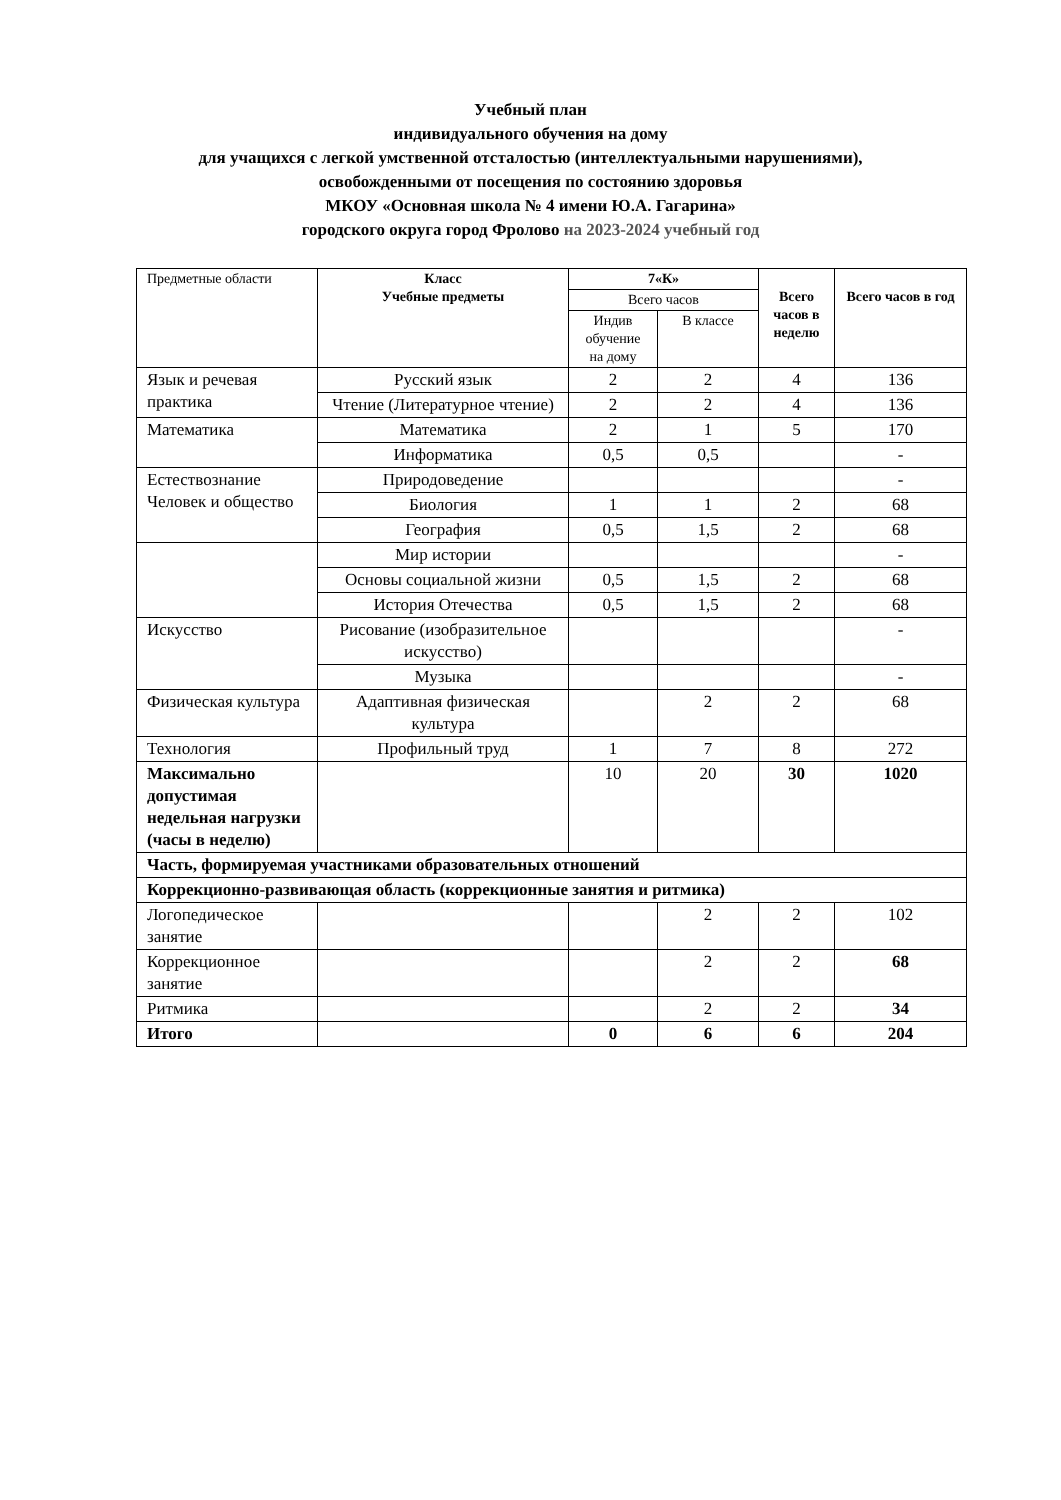Учебный план
индивидуального обучения на дому
для учащихся с легкой умственной отсталостью (интеллектуальными нарушениями),
освобожденными от посещения по состоянию здоровья
МКОУ «Основная школа № 4 имени Ю.А. Гагарина»
городского округа город Фролово на 2023-2024 учебный год
| Предметные области | Класс Учебные предметы | 7«К» | | Всего часов в неделю | Всего часов в год |
| --- | --- | --- | --- | --- | --- |
| | | Всего часов | | | |
| | | Индив обучение на дому | В классе | | |
| Язык и речевая практика | Русский язык | 2 | 2 | 4 | 136 |
| | Чтение (Литературное чтение) | 2 | 2 | 4 | 136 |
| Математика | Математика | 2 | 1 | 5 | 170 |
| | Информатика | 0,5 | 0,5 | | - |
| Естествознание Человек и общество | Природоведение | | | | - |
| | Биология | 1 | 1 | 2 | 68 |
| | География | 0,5 | 1,5 | 2 | 68 |
| | Мир истории | | | | - |
| | Основы социальной жизни | 0,5 | 1,5 | 2 | 68 |
| | История Отечества | 0,5 | 1,5 | 2 | 68 |
| Искусство | Рисование (изобразительное искусство) | | | | - |
| | Музыка | | | | - |
| Физическая культура | Адаптивная физическая культура | | 2 | 2 | 68 |
| Технология | Профильный труд | 1 | 7 | 8 | 272 |
| Максимально допустимая недельная нагрузки (часы в неделю) | | 10 | 20 | 30 | 1020 |
| Часть, формируемая участниками образовательных отношений | | | | | |
| Коррекционно-развивающая область (коррекционные занятия и ритмика) | | | | | |
| Логопедическое занятие | | | 2 | 2 | 102 |
| Коррекционное занятие | | | 2 | 2 | 68 |
| Ритмика | | | 2 | 2 | 34 |
| Итого | | 0 | 6 | 6 | 204 |